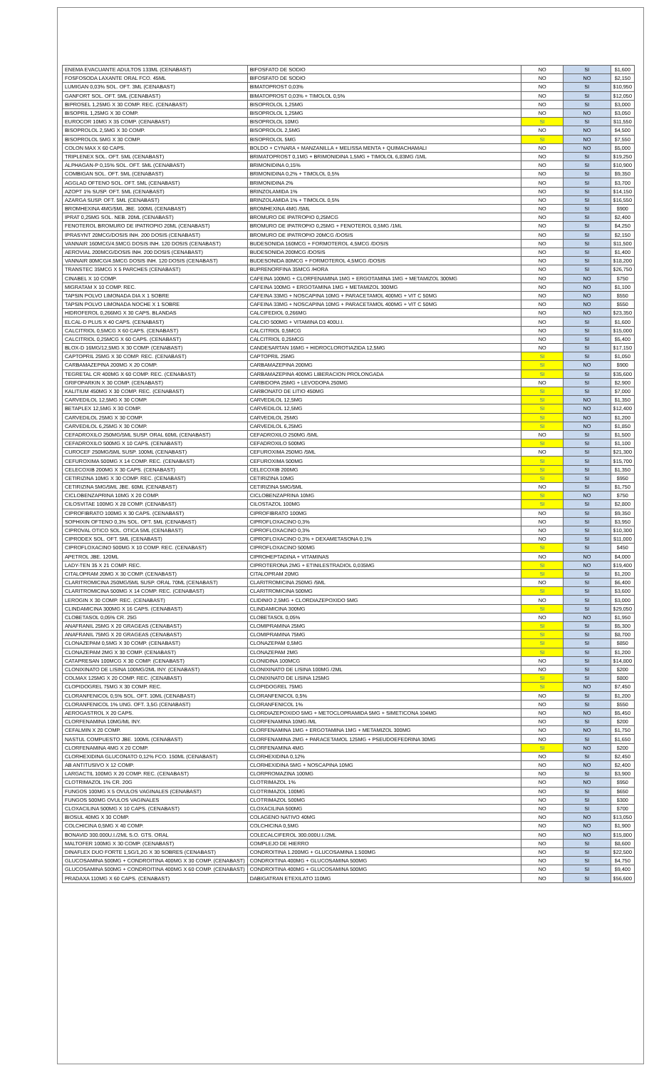| ENEMA EVACUANTE ADULTOS 133ML (CENABAST) | BIFOSFATO DE SODIO | NO | SI | $1,600 |
| FOSFOSODA LAXANTE ORAL FCO. 45ML | BIFOSFATO DE SODIO | NO | NO | $2,150 |
| LUMIGAN 0,03% SOL. OFT. 3ML (CENABAST) | BIMATOPROST 0,03% | NO | SI | $10,950 |
| GANFORT SOL. OFT. 5ML (CENABAST) | BIMATOPROST 0,03% + TIMOLOL 0,5% | NO | SI | $12,050 |
| BIPROSEL 1,25MG X 30 COMP. REC. (CENABAST) | BISOPROLOL 1,25MG | NO | SI | $3,000 |
| BISOPRIL 1,25MG X 30 COMP. | BISOPROLOL 1,25MG | NO | NO | $3,050 |
| EUROCOR 10MG X 35 COMP. (CENABAST) | BISOPROLOL 10MG | SI | SI | $11,550 |
| BISOPROLOL 2,5MG X 30 COMP. | BISOPROLOL 2,5MG | NO | NO | $4,500 |
| BISOPROLOL 5MG X 30 COMP. | BISOPROLOL 5MG | SI | NO | $7,550 |
| COLON MAX X 60 CAPS. | BOLDO + CYNARA + MANZANILLA + MELISSA MENTA + QUIMACHAMALI | NO | NO | $5,000 |
| TRIPLENEX SOL. OFT. 5ML (CENABAST) | BRIMATOPROST 0,1MG + BRIMONIDINA 1,5MG + TIMOLOL 6,83MG /1ML | NO | SI | $19,250 |
| ALPHAGAN-P 0,15% SOL. OFT. 5ML (CENABAST) | BRIMONIDINA 0,15% | NO | SI | $10,900 |
| COMBIGAN SOL. OFT. 5ML (CENABAST) | BRIMONIDINA 0,2% + TIMOLOL 0,5% | NO | SI | $9,350 |
| AGGLAD OFTENO SOL. OFT. 5ML (CENABAST) | BRIMONIDINA 2% | NO | SI | $3,700 |
| AZOPT 1% SUSP. OFT. 5ML (CENABAST) | BRINZOLAMIDA 1% | NO | SI | $14,150 |
| AZARGA SUSP. OFT. 5ML (CENABAST) | BRINZOLAMIDA 1% + TIMOLOL 0,5% | NO | SI | $16,550 |
| BROMHEXINA 4MG/5ML JBE. 100ML (CENABAST) | BROMHEXINA 4MG /5ML | NO | SI | $900 |
| IPRAT 0,25MG SOL. NEB. 20ML (CENABAST) | BROMURO DE IPATROPIO 0,25MCG | NO | SI | $2,400 |
| FENOTEROL BROMURO DE IPATROPIO 20ML (CENABAST) | BROMURO DE IPATROPIO 0,25MG + FENOTEROL 0,5MG /1ML | NO | SI | $4,250 |
| IPRASYNT 20MCG/DOSIS INH. 200 DOSIS (CENABAST) | BROMURO DE IPATROPIO 20MCG /DOSIS | NO | SI | $2,150 |
| VANNAIR 160MCG/4.5MCG DOSIS INH. 120 DOSIS (CENABAST) | BUDESONIDA 160MCG + FORMOTEROL 4,5MCG /DOSIS | NO | SI | $11,500 |
| AEROVIAL 200MCG/DOSIS INH. 200 DOSIS (CENABAST) | BUDESONIDA 200MCG /DOSIS | NO | SI | $1,400 |
| VANNAIR 80MCG/4.5MCG DOSIS INH. 120 DOSIS (CENABAST) | BUDESONIDA 80MCG + FORMOTEROL 4,5MCG /DOSIS | NO | SI | $18,200 |
| TRANSTEC 35MCG X 5 PARCHES (CENABAST) | BUPRENORFINA 35MCG /HORA | NO | SI | $26,750 |
| CINABEL X 10 COMP. | CAFEINA 100MG + CLORFENAMINA 1MG + ERGOTAMINA 1MG + METAMIZOL 300MG | NO | NO | $750 |
| MIGRATAM X 10 COMP. REC. | CAFEINA 100MG + ERGOTAMINA 1MG + METAMIZOL 300MG | NO | NO | $1,100 |
| TAPSIN POLVO LIMONADA DIA X 1 SOBRE | CAFEINA 33MG + NOSCAPINA 10MG + PARACETAMOL 400MG + VIT C 50MG | NO | NO | $550 |
| TAPSIN POLVO LIMONADA NOCHE X 1 SOBRE | CAFEINA 33MG + NOSCAPINA 10MG + PARACETAMOL 400MG + VIT C 50MG | NO | NO | $550 |
| HIDROFEROL 0,266MG X 30 CAPS. BLANDAS | CALCIFEDIOL 0,266MG | NO | NO | $23,350 |
| ELCAL-D PLUS X 40 CAPS. (CENABAST) | CALCIO 500MG + VITAMINA D3 400U.I. | NO | SI | $1,600 |
| CALCITRIOL 0,5MCG X 60 CAPS. (CENABAST) | CALCITRIOL 0,5MCG | NO | SI | $15,000 |
| CALCITRIOL 0,25MCG X 60 CAPS. (CENABAST) | CALCITRIOL 0,25MCG | NO | SI | $5,400 |
| BLOX-D 16MG/12,5MG X 30 COMP. (CENABAST) | CANDESARTAN 16MG + HIDROCLOROTIAZIDA 12,5MG | NO | SI | $17,150 |
| CAPTOPRIL 25MG X 30 COMP. REC. (CENABAST) | CAPTOPRIL 25MG | SI | SI | $1,050 |
| CARBAMAZEPINA 200MG X 20 COMP. | CARBAMAZEPINA 200MG | SI | NO | $900 |
| TEGRETAL CR 400MG X 60 COMP. REC. (CENABAST) | CARBAMAZEPINA 400MG LIBERACION PROLONGADA | SI | SI | $35,600 |
| GRIFOPARKIN X 30 COMP. (CENABAST) | CARBIDOPA 25MG + LEVODOPA 250MG | NO | SI | $2,900 |
| KALITIUM 450MG X 30 COMP. REC. (CENABAST) | CARBONATO DE LITIO 450MG | SI | SI | $7,000 |
| CARVEDILOL 12,5MG X 30 COMP. | CARVEDILOL 12,5MG | SI | NO | $1,350 |
| BETAPLEX 12,5MG X 30 COMP. | CARVEDILOL 12,5MG | SI | NO | $12,400 |
| CARVEDILOL 25MG X 30 COMP. | CARVEDILOL 25MG | SI | NO | $1,200 |
| CARVEDILOL 6,25MG X 30 COMP. | CARVEDILOL 6,25MG | SI | NO | $1,850 |
| CEFADROXILO 250MG/5ML SUSP. ORAL 60ML (CENABAST) | CEFADROXILO 250MG /5ML | NO | SI | $1,500 |
| CEFADROXILO 500MG X 10 CAPS. (CENABAST) | CEFADROXILO 500MG | SI | SI | $1,100 |
| CUROCEF 250MG/5ML SUSP. 100ML (CENABAST) | CEFUROXIMA 250MG /5ML | NO | SI | $21,300 |
| CEFUROXIMA 500MG X 14 COMP. REC. (CENABAST) | CEFUROXIMA 500MG | SI | SI | $15,700 |
| CELECOXIB 200MG X 30 CAPS. (CENABAST) | CELECOXIB 200MG | SI | SI | $1,350 |
| CETIRIZINA 10MG X 30 COMP. REC. (CENABAST) | CETIRIZINA 10MG | SI | SI | $950 |
| CETIRIZINA 5MG/5ML JBE. 60ML (CENABAST) | CETIRIZINA 5MG/5ML | NO | SI | $1,750 |
| CICLOBENZAPRINA 10MG X 20 COMP. | CICLOBENZAPRINA 10MG | SI | NO | $750 |
| CILOSVITAE 100MG X 28 COMP. (CENABAST) | CILOSTAZOL 100MG | SI | SI | $2,800 |
| CIPROFIBRATO 100MG X 30 CAPS. (CENABAST) | CIPROFIBRATO 100MG | NO | SI | $9,350 |
| SOPHIXIN OFTENO 0,3% SOL. OFT. 5ML (CENABAST) | CIPROFLOXACINO 0,3% | NO | SI | $3,950 |
| CIPROVAL OTICO SOL. OTICA 5ML (CENABAST) | CIPROFLOXACINO 0,3% | NO | SI | $10,300 |
| CIPRODEX SOL. OFT. 5ML (CENABAST) | CIPROFLOXACINO 0,3% + DEXAMETASONA 0,1% | NO | SI | $11,000 |
| CIPROFLOXACINO 500MG X 10 COMP. REC. (CENABAST) | CIPROFLOXACINO 500MG | SI | SI | $450 |
| APETROL JBE. 120ML | CIPROHEPTADINA + VITAMINAS | NO | NO | $4,000 |
| LADY-TEN 35 X 21 COMP. REC. | CIPROTERONA 2MG + ETINILESTRADIOL 0,035MG | SI | NO | $19,400 |
| CITALOPRAM 20MG X 30 COMP. (CENABAST) | CITALOPRAM 20MG | SI | SI | $1,200 |
| CLARITROMICINA 250MG/5ML SUSP. ORAL 70ML (CENABAST) | CLARITROMICINA 250MG /5ML | NO | SI | $6,400 |
| CLARITROMICINA 500MG X 14 COMP. REC. (CENABAST) | CLARITROMICINA 500MG | SI | SI | $3,600 |
| LEROGIN X 30 COMP. REC. (CENABAST) | CLIDINIO 2,5MG + CLORDIAZEPOXIDO 5MG | NO | SI | $3,000 |
| CLINDAMICINA 300MG X 16 CAPS. (CENABAST) | CLINDAMICINA 300MG | SI | SI | $29,050 |
| CLOBETASOL 0,05% CR. 25G | CLOBETASOL 0,05% | NO | NO | $1,950 |
| ANAFRANIL 25MG X 20 GRAGEAS (CENABAST) | CLOMIPRAMINA 25MG | SI | SI | $5,300 |
| ANAFRANIL 75MG X 20 GRAGEAS (CENABAST) | CLOMIPRAMINA 75MG | SI | SI | $8,700 |
| CLONAZEPAM 0,5MG X 30 COMP. (CENABAST) | CLONAZEPAM 0,5MG | SI | SI | $850 |
| CLONAZEPAM 2MG X 30 COMP. (CENABAST) | CLONAZEPAM 2MG | SI | SI | $1,200 |
| CATAPRESAN 100MCG X 30 COMP. (CENABAST) | CLONIDINA 100MCG | NO | SI | $14,800 |
| CLONIXINATO DE LISINA 100MG/2ML INY. (CENABAST) | CLONIXINATO DE LISINA 100MG /2ML | NO | SI | $200 |
| COLMAX 125MG X 20 COMP. REC. (CENABAST) | CLONIXINATO DE LISINA 125MG | SI | SI | $800 |
| CLOPIDOGREL 75MG X 30 COMP. REC. | CLOPIDOGREL 75MG | SI | NO | $7,450 |
| CLORANFENICOL 0,5% SOL. OFT. 10ML (CENABAST) | CLORANFENICOL 0,5% | NO | SI | $1,200 |
| CLORANFENICOL 1% UNG. OFT. 3,5G (CENABAST) | CLORANFENICOL 1% | NO | SI | $550 |
| AEROGASTROL X 20 CAPS. | CLORDIAZEPOXIDO 5MG + METOCLOPRAMIDA 5MG + SIMETICONA 104MG | NO | NO | $5,450 |
| CLORFENAMINA 10MG/ML INY. | CLORFENAMINA 10MG /ML | NO | SI | $200 |
| CEFALMIN X 20 COMP. | CLORFENAMINA 1MG + ERGOTAMINA 1MG + METAMIZOL 300MG | NO | NO | $1,750 |
| NASTUL COMPUESTO JBE. 100ML (CENABAST) | CLORFENAMINA 2MG + PARACETAMOL 125MG + PSEUDOEFEDRINA 30MG | NO | SI | $1,650 |
| CLORFENAMINA 4MG X 20 COMP. | CLORFENAMINA 4MG | SI | NO | $200 |
| CLORHEXIDINA GLUCONATO 0,12% FCO. 150ML (CENABAST) | CLORHEXIDINA 0,12% | NO | SI | $2,450 |
| AB ANTITUSIVO X 12 COMP. | CLORHEXIDINA 5MG + NOSCAPINA 10MG | NO | NO | $2,400 |
| LARGACTIL 100MG X 20 COMP. REC. (CENABAST) | CLORPROMAZINA 100MG | NO | SI | $3,900 |
| CLOTRIMAZOL 1% CR. 20G | CLOTRIMAZOL 1% | NO | NO | $950 |
| FUNGOS 100MG X 5 OVULOS VAGINALES (CENABAST) | CLOTRIMAZOL 100MG | NO | SI | $650 |
| FUNGOS 500MG OVULOS VAGINALES | CLOTRIMAZOL 500MG | NO | SI | $300 |
| CLOXACILINA 500MG X 10 CAPS. (CENABAST) | CLOXACILINA 500MG | NO | SI | $700 |
| BIOSUL 40MG X 30 COMP. | COLAGENO NATIVO 40MG | NO | NO | $13,050 |
| COLCHICINA 0,5MG X 40 COMP. | COLCHICINA 0,5MG | NO | NO | $1,900 |
| BONAVID 300.000U.I./2ML S.O. GTS. ORAL | COLECALCIFEROL 300.000U.I./2ML | NO | NO | $15,800 |
| MALTOFER 100MG X 30 COMP. (CENABAST) | COMPLEJO DE HIERRO | NO | SI | $8,600 |
| DINAFLEX DUO FORTE 1,5G/1,2G X 30 SOBRES (CENABAST) | CONDROITINA 1.200MG + GLUCOSAMINA 1.500MG | NO | SI | $22,500 |
| GLUCOSAMINA 500MG + CONDROITINA 400MG X 30 COMP. (CENABAST) | CONDROITINA 400MG + GLUCOSAMINA 500MG | NO | SI | $4,750 |
| GLUCOSAMINA 500MG + CONDROITINA 400MG X 60 COMP. (CENABAST) | CONDROITINA 400MG + GLUCOSAMINA 500MG | NO | SI | $9,400 |
| PRADAXA 110MG X 60 CAPS. (CENABAST) | DABIGATRAN ETEXILATO 110MG | NO | SI | $56,600 |